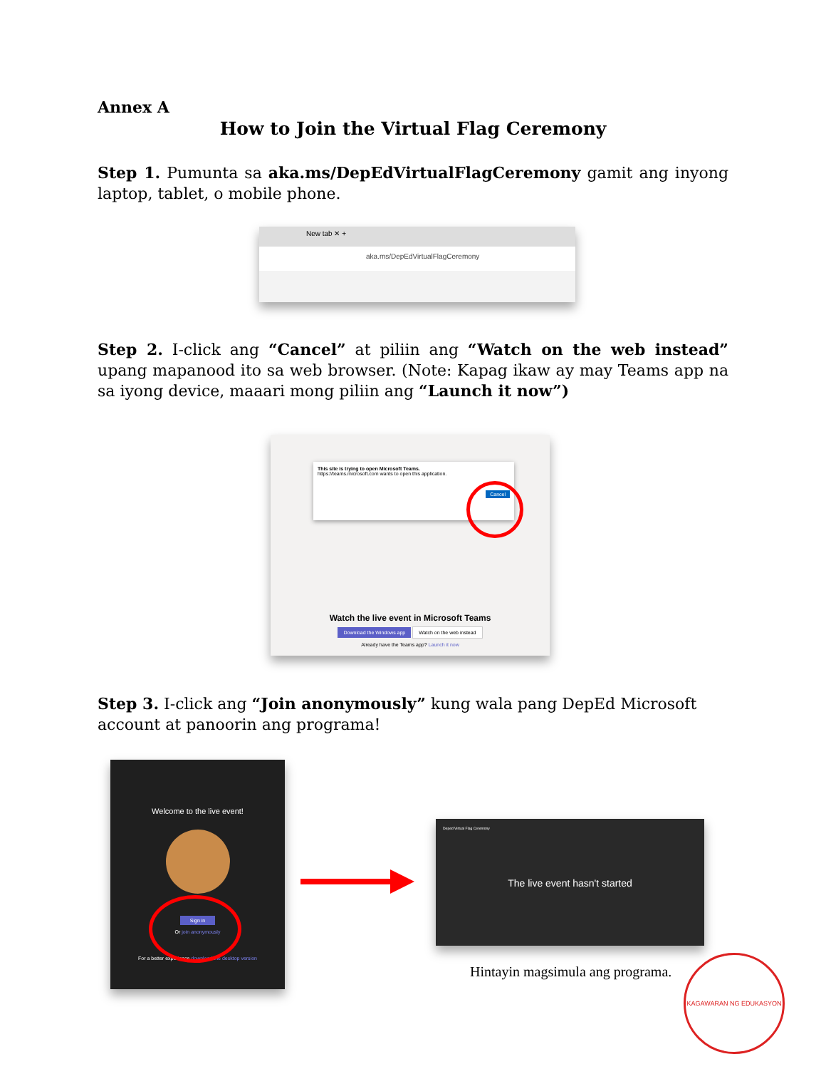Annex A
How to Join the Virtual Flag Ceremony
Step 1. Pumunta sa aka.ms/DepEdVirtualFlagCeremony gamit ang inyong laptop, tablet, o mobile phone.
New tab ✕ +
aka.ms/DepEdVirtualFlagCeremony
Step 2. I-click ang “Cancel” at piliin ang “Watch on the web instead” upang mapanood ito sa web browser. (Note: Kapag ikaw ay may Teams app na sa iyong device, maaari mong piliin ang “Launch it now”)
This site is trying to open Microsoft Teams.
https://teams.microsoft.com wants to open this application.
Cancel
Watch the live event in Microsoft Teams
Download the Windows app Watch on the web instead
Already have the Teams app? Launch it now
Step 3. I-click ang “Join anonymously” kung wala pang DepEd Microsoft account at panoorin ang programa!
Welcome to the live event!
Sign in
Or join anonymously
For a better experience download the desktop version
Deped Virtual Flag Ceremony
The live event hasn't started
Hintayin magsimula ang programa.
KAGAWARAN NG EDUKASYON